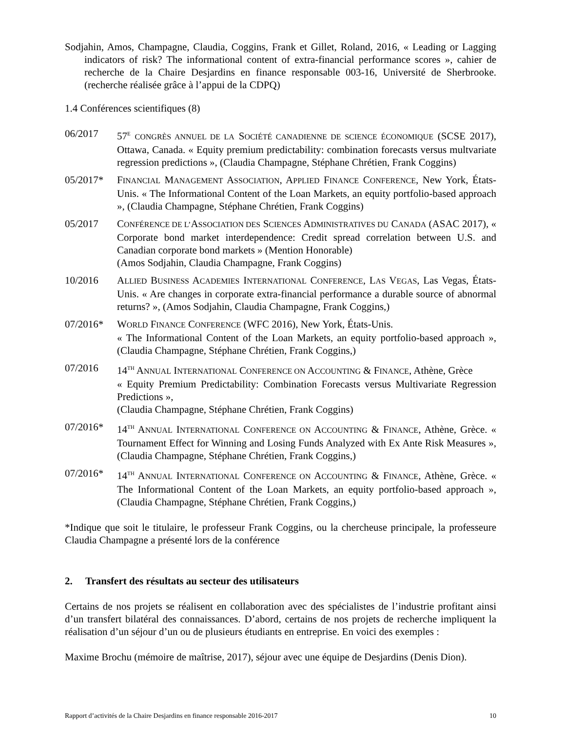Sodjahin, Amos, Champagne, Claudia, Coggins, Frank et Gillet, Roland, 2016, « Leading or Lagging indicators of risk? The informational content of extra-financial performance scores », cahier de recherche de la Chaire Desjardins en finance responsable 003-16, Université de Sherbrooke. (recherche réalisée grâce à l’appui de la CDPQ)
1.4 Conférences scientifiques (8)
06/2017 57<sup>E</sup> CONGRÈS ANNUEL DE LA SOCIÉTÉ CANADIENNE DE SCIENCE ÉCONOMIQUE (SCSE 2017), Ottawa, Canada. « Equity premium predictability: combination forecasts versus multvariate regression predictions », (Claudia Champagne, Stéphane Chrétien, Frank Coggins)
05/2017* FINANCIAL MANAGEMENT ASSOCIATION, APPLIED FINANCE CONFERENCE, New York, États-Unis. « The Informational Content of the Loan Markets, an equity portfolio-based approach », (Claudia Champagne, Stéphane Chrétien, Frank Coggins)
05/2017 CONFÉRENCE DE L’ASSOCIATION DES SCIENCES ADMINISTRATIVES DU CANADA (ASAC 2017), « Corporate bond market interdependence: Credit spread correlation between U.S. and Canadian corporate bond markets » (Mention Honorable)
(Amos Sodjahin, Claudia Champagne, Frank Coggins)
10/2016 ALLIED BUSINESS ACADEMIES INTERNATIONAL CONFERENCE, LAS VEGAS, Las Vegas, États-Unis. « Are changes in corporate extra-financial performance a durable source of abnormal returns? », (Amos Sodjahin, Claudia Champagne, Frank Coggins,)
07/2016* WORLD FINANCE CONFERENCE (WFC 2016), New York, États-Unis.
« The Informational Content of the Loan Markets, an equity portfolio-based approach », (Claudia Champagne, Stéphane Chrétien, Frank Coggins,)
07/2016 14<sup>TH</sup> ANNUAL INTERNATIONAL CONFERENCE ON ACCOUNTING & FINANCE, Athène, Grèce
« Equity Premium Predictability: Combination Forecasts versus Multivariate Regression Predictions »,
(Claudia Champagne, Stéphane Chrétien, Frank Coggins)
07/2016* 14<sup>TH</sup> ANNUAL INTERNATIONAL CONFERENCE ON ACCOUNTING & FINANCE, Athène, Grèce. « Tournament Effect for Winning and Losing Funds Analyzed with Ex Ante Risk Measures », (Claudia Champagne, Stéphane Chrétien, Frank Coggins,)
07/2016* 14<sup>TH</sup> ANNUAL INTERNATIONAL CONFERENCE ON ACCOUNTING & FINANCE, Athène, Grèce. « The Informational Content of the Loan Markets, an equity portfolio-based approach », (Claudia Champagne, Stéphane Chrétien, Frank Coggins,)
*Indique que soit le titulaire, le professeur Frank Coggins, ou la chercheuse principale, la professeure Claudia Champagne a présenté lors de la conférence
2. Transfert des résultats au secteur des utilisateurs
Certains de nos projets se réalisent en collaboration avec des spécialistes de l’industrie profitant ainsi d’un transfert bilatéral des connaissances. D’abord, certains de nos projets de recherche impliquent la réalisation d’un séjour d’un ou de plusieurs étudiants en entreprise. En voici des exemples :
Maxime Brochu (mémoire de maîtrise, 2017), séjour avec une équipe de Desjardins (Denis Dion).
Rapport d’activités de la Chaire Desjardins en finance responsable 2016-2017 10